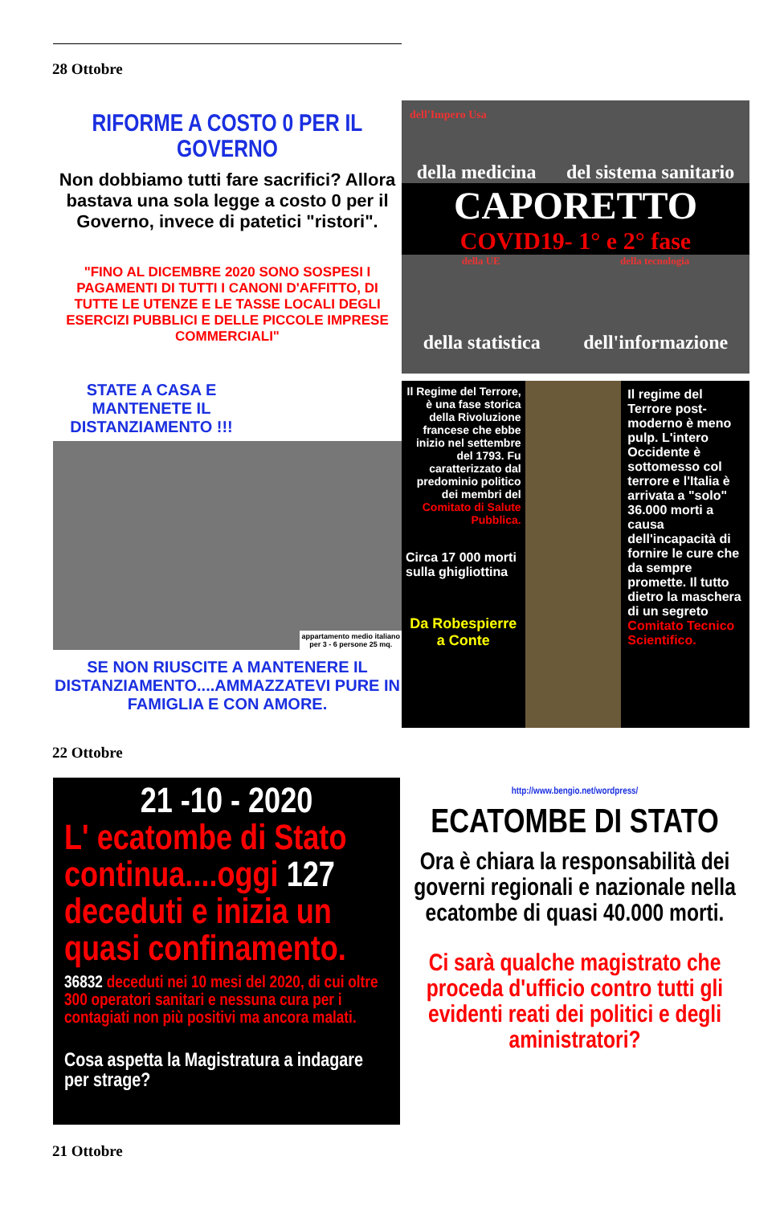28 Ottobre
RIFORME A COSTO 0 PER IL GOVERNO
Non dobbiamo tutti fare sacrifici? Allora bastava una sola legge a costo 0 per il Governo, invece di patetici "ristori".
"FINO AL DICEMBRE 2020 SONO SOSPESI I PAGAMENTI DI TUTTI I CANONI D'AFFITTO, DI TUTTE LE UTENZE E LE TASSE LOCALI DEGLI ESERCIZI PUBBLICI E DELLE PICCOLE IMPRESE COMMERCIALI"
dell'Impero Usa
della medicina del sistema sanitario
CAPORETTO
COVID19- 1° e 2° fase
della UE della tecnologia
della statistica dell'informazione
STATE A CASA E MANTENETE IL DISTANZIAMENTO !!!
appartamento medio italiano
per 3 - 6 persone 25 mq.
SE NON RIUSCITE A MANTENERE IL DISTANZIAMENTO....AMMAZZATEVI PURE IN FAMIGLIA E CON AMORE.
Il Regime del Terrore, è una fase storica della Rivoluzione francese che ebbe inizio nel settembre del 1793. Fu caratterizzato dal predominio politico dei membri del Comitato di Salute Pubblica.
Circa 17 000 morti sulla ghigliottina
Da Robespierre a Conte
Il regime del Terrore post-moderno è meno pulp. L'intero Occidente è sottomesso col terrore e l'Italia è arrivata a "solo" 36.000 morti a causa dell'incapacità di fornire le cure che da sempre promette. Il tutto dietro la maschera di un segreto Comitato Tecnico Scientifico.
22 Ottobre
21 -10 - 2020
L' ecatombe di Stato continua....oggi 127 deceduti e inizia un quasi confinamento.
36832 deceduti nei 10 mesi del 2020, di cui oltre 300 operatori sanitari e nessuna cura per i contagiati non più positivi ma ancora malati.
Cosa aspetta la Magistratura a indagare per strage?
http://www.bengio.net/wordpress/
ECATOMBE DI STATO
Ora è chiara la responsabilità dei governi regionali e nazionale nella ecatombe di quasi 40.000 morti.
Ci sarà qualche magistrato che proceda d'ufficio contro tutti gli evidenti reati dei politici e degli aministratori?
21 Ottobre